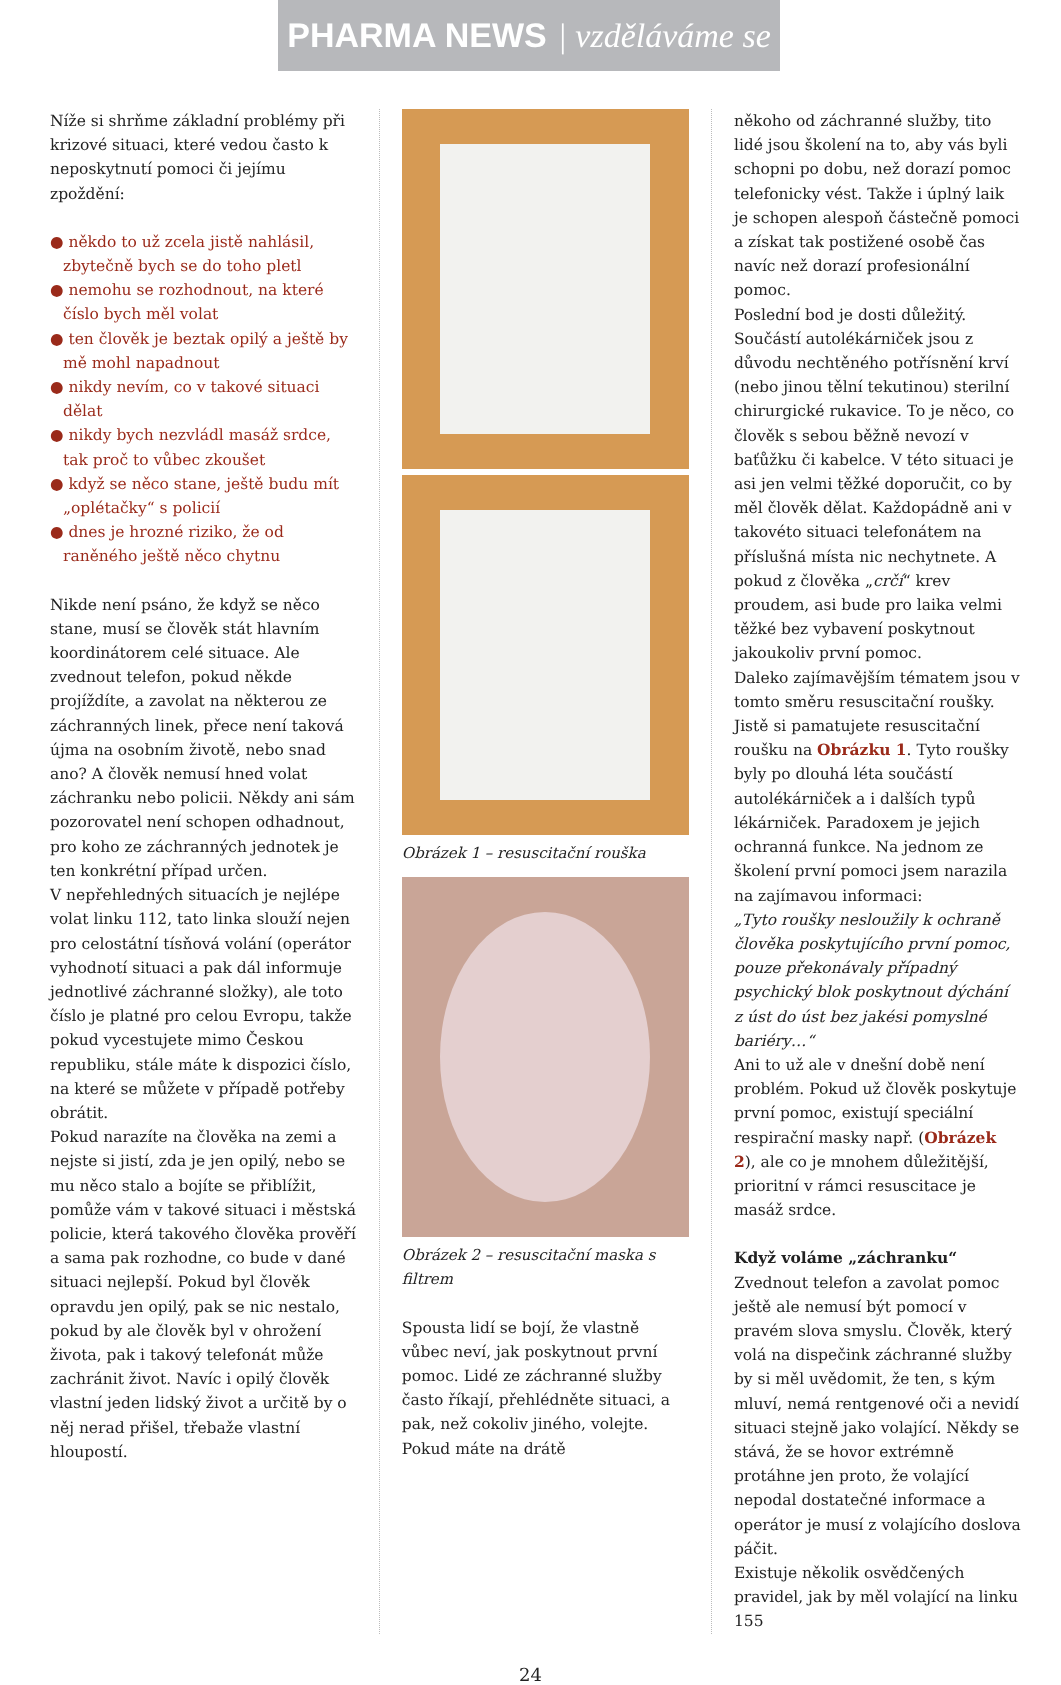PHARMA NEWS | vzděláváme se
Níže si shrňme základní problémy při krizové situaci, které vedou často k neposkytnutí pomoci či jejímu zpoždění:
● někdo to už zcela jistě nahlásil, zbytečně bych se do toho pletl
● nemohu se rozhodnout, na které číslo bych měl volat
● ten člověk je beztak opilý a ještě by mě mohl napadnout
● nikdy nevím, co v takové situaci dělat
● nikdy bych nezvládl masáž srdce, tak proč to vůbec zkoušet
● když se něco stane, ještě budu mít „oplétačky“ s policií
● dnes je hrozné riziko, že od raněného ještě něco chytnu
Nikde není psáno, že když se něco stane, musí se člověk stát hlavním koordinátorem celé situace. Ale zvednout telefon, pokud někde projíždíte, a zavolat na některou ze záchranných linek, přece není taková újma na osobním životě, nebo snad ano? A člověk nemusí hned volat záchranku nebo policii. Někdy ani sám pozorovatel není schopen odhadnout, pro koho ze záchranných jednotek je ten konkrétní případ určen.
V nepřehledných situacích je nejlépe volat linku 112, tato linka slouží nejen pro celostátní tísňová volání (operátor vyhodnotí situaci a pak dál informuje jednotlivé záchranné složky), ale toto číslo je platné pro celou Evropu, takže pokud vycestujete mimo Českou republiku, stále máte k dispozici číslo, na které se můžete v případě potřeby obrátit.
Pokud narazíte na člověka na zemi a nejste si jistí, zda je jen opilý, nebo se mu něco stalo a bojíte se přiblížit, pomůže vám v takové situaci i městská policie, která takového člověka prověří a sama pak rozhodne, co bude v dané situaci nejlepší. Pokud byl člověk opravdu jen opilý, pak se nic nestalo, pokud by ale člověk byl v ohrožení života, pak i takový telefonát může zachránit život. Navíc i opilý člověk vlastní jeden lidský život a určitě by o něj nerad přišel, třebaže vlastní hloupostí.
Obrázek 1 – resuscitační rouška
Obrázek 2 – resuscitační maska s filtrem
Spousta lidí se bojí, že vlastně vůbec neví, jak poskytnout první pomoc. Lidé ze záchranné služby často říkají, přehlédněte situaci, a pak, než cokoliv jiného, volejte. Pokud máte na drátě
někoho od záchranné služby, tito lidé jsou školení na to, aby vás byli schopni po dobu, než dorazí pomoc telefonicky vést. Takže i úplný laik je schopen alespoň částečně pomoci a získat tak postižené osobě čas navíc než dorazí profesionální pomoc.
Poslední bod je dosti důležitý. Součástí autolékárniček jsou z důvodu nechtěného potřísnění krví (nebo jinou tělní tekutinou) sterilní chirurgické rukavice. To je něco, co člověk s sebou běžně nevozí v baťůžku či kabelce. V této situaci je asi jen velmi těžké doporučit, co by měl člověk dělat. Každopádně ani v takovéto situaci telefonátem na příslušná místa nic nechytnete. A pokud z člověka „crčí“ krev proudem, asi bude pro laika velmi těžké bez vybavení poskytnout jakoukoliv první pomoc.
Daleko zajímavějším tématem jsou v tomto směru resuscitační roušky. Jistě si pamatujete resuscitační roušku na Obrázku 1. Tyto roušky byly po dlouhá léta součástí autolékárniček a i dalších typů lékárniček. Paradoxem je jejich ochranná funkce. Na jednom ze školení první pomoci jsem narazila na zajímavou informaci:
„Tyto roušky nesloužily k ochraně člověka poskytujícího první pomoc, pouze překonávaly případný psychický blok poskytnout dýchání z úst do úst bez jakési pomyslné bariéry…“
Ani to už ale v dnešní době není problém. Pokud už člověk poskytuje první pomoc, existují speciální respirační masky např. (Obrázek 2), ale co je mnohem důležitější, prioritní v rámci resuscitace je masáž srdce.
Když voláme „záchranku“
Zvednout telefon a zavolat pomoc ještě ale nemusí být pomocí v pravém slova smyslu. Člověk, který volá na dispečink záchranné služby by si měl uvědomit, že ten, s kým mluví, nemá rentgenové oči a nevidí situaci stejně jako volající. Někdy se stává, že se hovor extrémně protáhne jen proto, že volající nepodal dostatečné informace a operátor je musí z volajícího doslova páčit.
Existuje několik osvědčených pravidel, jak by měl volající na linku 155
24